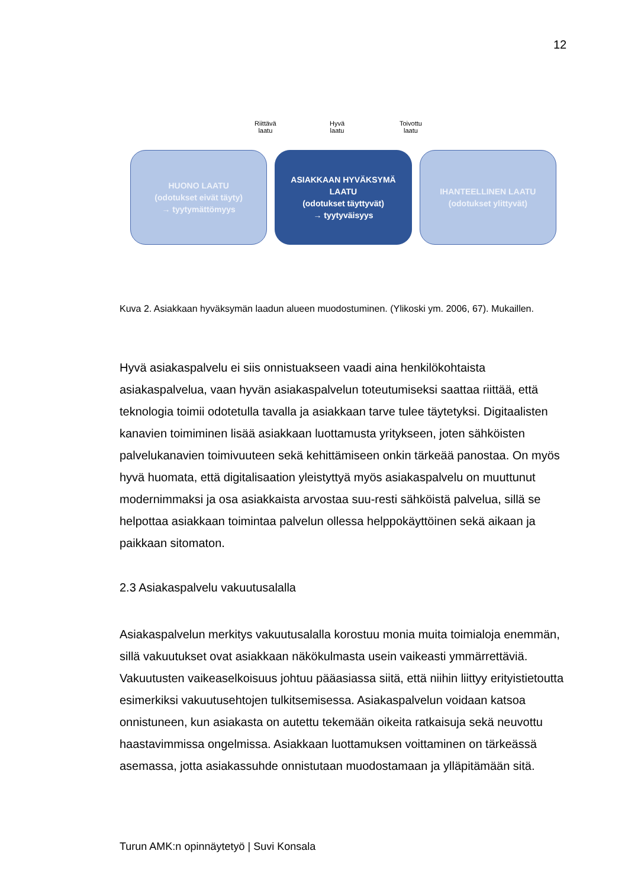12
Riittävä
laatu
Hyvä
laatu
Toivottu
laatu
HUONO LAATU
(odotukset eivät täyty)
→ tyytymättömyys
ASIAKKAAN HYVÄKSYMÄ
LAATU
(odotukset täyttyvät)
→ tyytyväisyys
IHANTEELLINEN LAATU
(odotukset ylittyvät)
Kuva 2. Asiakkaan hyväksymän laadun alueen muodostuminen. (Ylikoski ym. 2006, 67). Mukaillen.
Hyvä asiakaspalvelu ei siis onnistuakseen vaadi aina henkilökohtaista asiakaspalvelua, vaan hyvän asiakaspalvelun toteutumiseksi saattaa riittää, että teknologia toimii odotetulla tavalla ja asiakkaan tarve tulee täytetyksi. Digitaalisten kanavien toimiminen lisää asiakkaan luottamusta yritykseen, joten sähköisten palvelukanavien toimivuuteen sekä kehittämiseen onkin tärkeää panostaa. On myös hyvä huomata, että digitalisaation yleistyttyä myös asiakaspalvelu on muuttunut modernimmaksi ja osa asiakkaista arvostaa suu-resti sähköistä palvelua, sillä se helpottaa asiakkaan toimintaa palvelun ollessa helppokäyttöinen sekä aikaan ja paikkaan sitomaton.
2.3 Asiakaspalvelu vakuutusalalla
Asiakaspalvelun merkitys vakuutusalalla korostuu monia muita toimialoja enemmän, sillä vakuutukset ovat asiakkaan näkökulmasta usein vaikeasti ymmärrettäviä. Vakuutusten vaikeaselkoisuus johtuu pääasiassa siitä, että niihin liittyy erityistietoutta esimerkiksi vakuutusehtojen tulkitsemisessa. Asiakaspalvelun voidaan katsoa onnistuneen, kun asiakasta on autettu tekemään oikeita ratkaisuja sekä neuvottu haastavimmissa ongelmissa. Asiakkaan luottamuksen voittaminen on tärkeässä asemassa, jotta asiakassuhde onnistutaan muodostamaan ja ylläpitämään sitä.
Turun AMK:n opinnäytetyö | Suvi Konsala